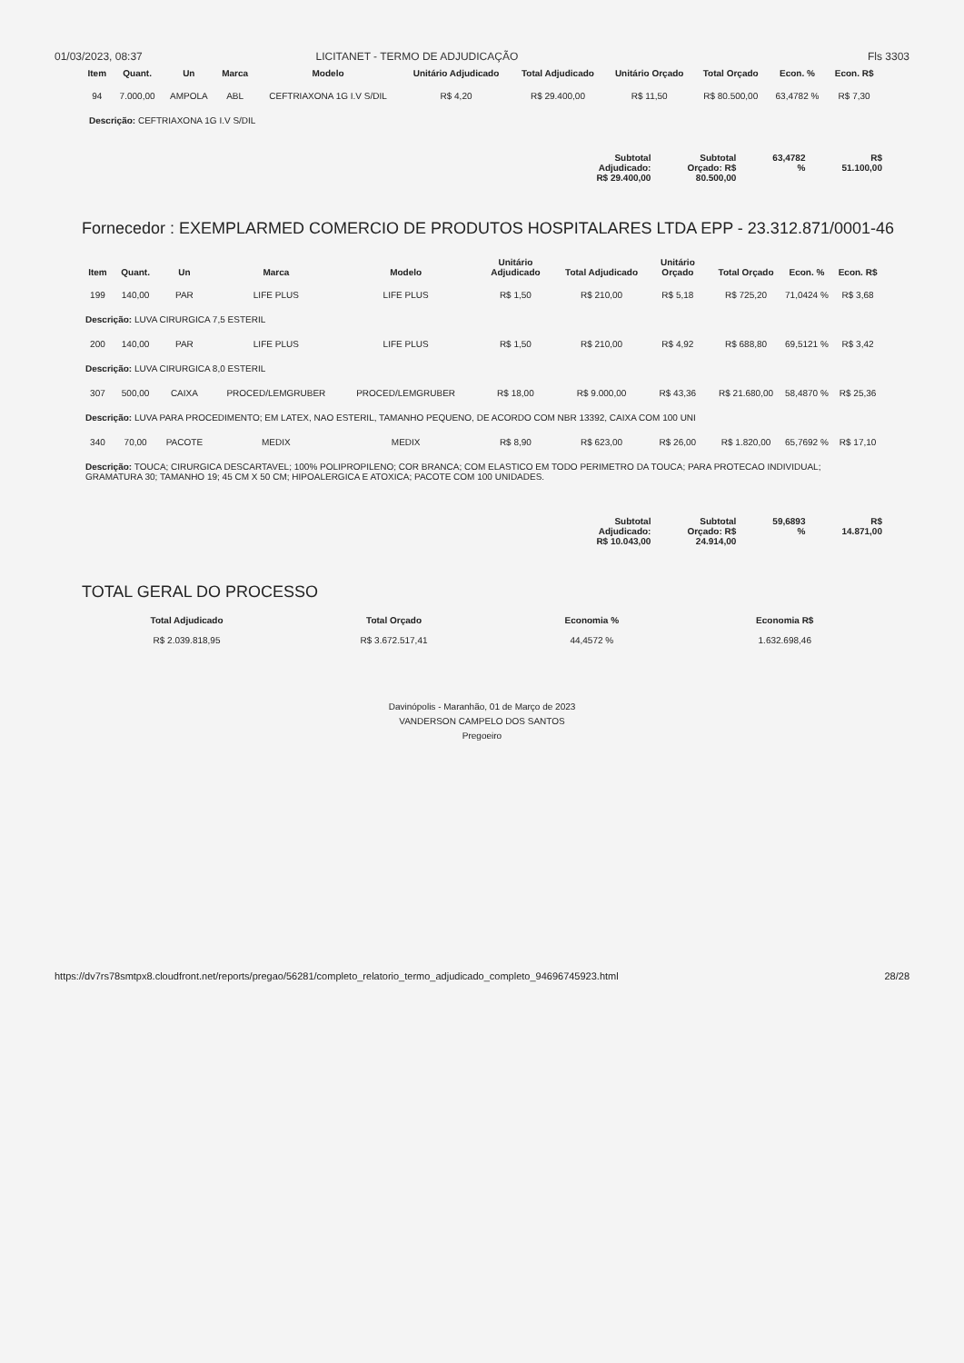01/03/2023, 08:37 LICITANET - TERMO DE ADJUDICAÇÃO Fls 3303
| Item | Quant. | Un | Marca | Modelo | Unitário Adjudicado | Total Adjudicado | Unitário Orçado | Total Orçado | Econ. % | Econ. R$ |
| --- | --- | --- | --- | --- | --- | --- | --- | --- | --- | --- |
| 94 | 7.000,00 | AMPOLA | ABL | CEFTRIAXONA 1G I.V S/DIL | R$ 4,20 | R$ 29.400,00 | R$ 11,50 | R$ 80.500,00 | 63,4782 % | R$ 7,30 |
Descrição: CEFTRIAXONA 1G I.V S/DIL
Subtotal
Adjudicado:
R$ 29.400,00
Subtotal
Orçado: R$
80.500,00
63,4782
%
R$
51.100,00
Fornecedor : EXEMPLARMED COMERCIO DE PRODUTOS HOSPITALARES LTDA EPP - 23.312.871/0001-46
| Item | Quant. | Un | Marca | Modelo | Unitário Adjudicado | Total Adjudicado | Unitário Orçado | Total Orçado | Econ. % | Econ. R$ |
| --- | --- | --- | --- | --- | --- | --- | --- | --- | --- | --- |
| 199 | 140,00 | PAR | LIFE PLUS | LIFE PLUS | R$ 1,50 | R$ 210,00 | R$ 5,18 | R$ 725,20 | 71,0424 % | R$ 3,68 |
| Descrição: LUVA CIRURGICA 7,5 ESTERIL | | | | | | | | | | |
| 200 | 140,00 | PAR | LIFE PLUS | LIFE PLUS | R$ 1,50 | R$ 210,00 | R$ 4,92 | R$ 688,80 | 69,5121 % | R$ 3,42 |
| Descrição: LUVA CIRURGICA 8,0 ESTERIL | | | | | | | | | | |
| 307 | 500,00 | CAIXA | PROCED/LEMGRUBER | PROCED/LEMGRUBER | R$ 18,00 | R$ 9.000,00 | R$ 43,36 | R$ 21.680,00 | 58,4870 % | R$ 25,36 |
| Descrição: LUVA PARA PROCEDIMENTO; EM LATEX, NAO ESTERIL, TAMANHO PEQUENO, DE ACORDO COM NBR 13392, CAIXA COM 100 UNI | | | | | | | | | | |
| 340 | 70,00 | PACOTE | MEDIX | MEDIX | R$ 8,90 | R$ 623,00 | R$ 26,00 | R$ 1.820,00 | 65,7692 % | R$ 17,10 |
| Descrição: TOUCA; CIRURGICA DESCARTAVEL; 100% POLIPROPILENO; COR BRANCA; COM ELASTICO EM TODO PERIMETRO DA TOUCA; PARA PROTECAO INDIVIDUAL; GRAMATURA 30; TAMANHO 19; 45 CM X 50 CM; HIPOALERGICA E ATOXICA; PACOTE COM 100 UNIDADES. | | | | | | | | | | |
Subtotal
Adjudicado:
R$ 10.043,00
Subtotal
Orçado: R$
24.914,00
59,6893
%
R$
14.871,00
TOTAL GERAL DO PROCESSO
Total Adjudicado
R$ 2.039.818,95
Total Orçado
R$ 3.672.517,41
Economia %
44,4572 %
Economia R$
1.632.698,46
Davinópolis - Maranhão, 01 de Março de 2023
VANDERSON CAMPELO DOS SANTOS
Pregoeiro
https://dv7rs78smtpx8.cloudfront.net/reports/pregao/56281/completo_relatorio_termo_adjudicado_completo_94696745923.html 28/28